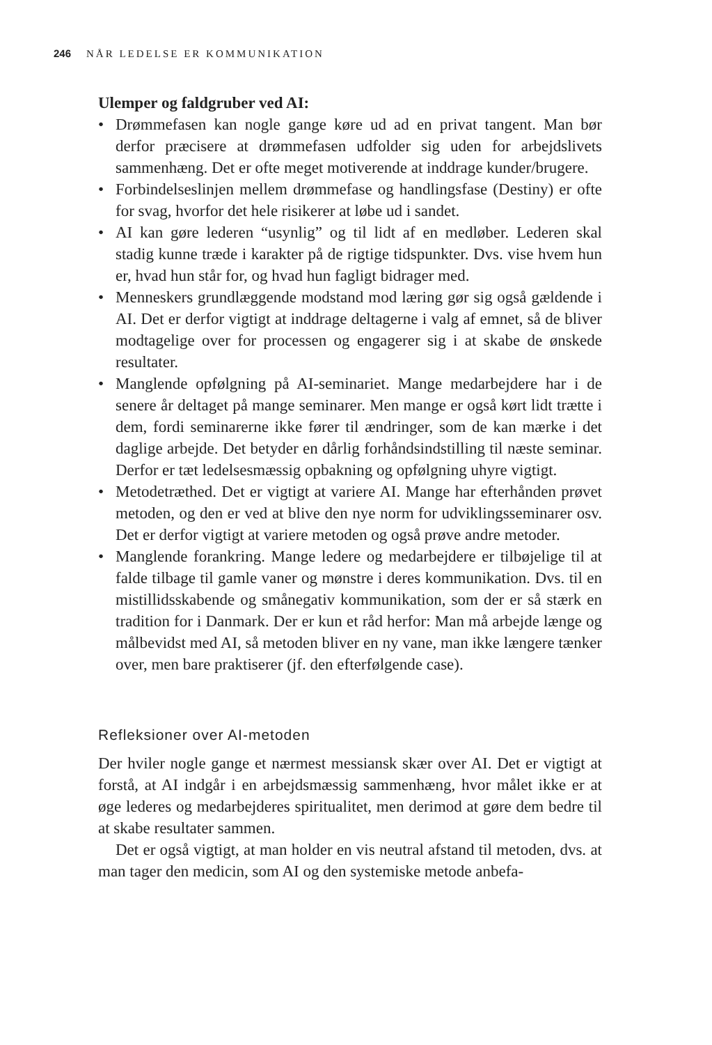246 NÅR LEDELSE ER KOMMUNIKATION
Ulemper og faldgruber ved AI:
• Drømmefasen kan nogle gange køre ud ad en privat tangent. Man bør derfor præcisere at drømmefasen udfolder sig uden for arbejdslivets sammenhæng. Det er ofte meget motiverende at inddrage kunder/brugere.
• Forbindelseslinjen mellem drømmefase og handlingsfase (Destiny) er ofte for svag, hvorfor det hele risikerer at løbe ud i sandet.
• AI kan gøre lederen “usynlig” og til lidt af en medløber. Lederen skal stadig kunne træde i karakter på de rigtige tidspunkter. Dvs. vise hvem hun er, hvad hun står for, og hvad hun fagligt bidrager med.
• Menneskers grundlæggende modstand mod læring gør sig også gældende i AI. Det er derfor vigtigt at inddrage deltagerne i valg af emnet, så de bliver modtagelige over for processen og engagerer sig i at skabe de ønskede resultater.
• Manglende opfølgning på AI-seminariet. Mange medarbejdere har i de senere år deltaget på mange seminarer. Men mange er også kørt lidt trætte i dem, fordi seminarerne ikke fører til ændringer, som de kan mærke i det daglige arbejde. Det betyder en dårlig forhåndsindstilling til næste seminar. Derfor er tæt ledelsesmæssig opbakning og opfølgning uhyre vigtigt.
• Metodetræthed. Det er vigtigt at variere AI. Mange har efterhånden prøvet metoden, og den er ved at blive den nye norm for udviklingsseminarer osv. Det er derfor vigtigt at variere metoden og også prøve andre metoder.
• Manglende forankring. Mange ledere og medarbejdere er tilbøjelige til at falde tilbage til gamle vaner og mønstre i deres kommunikation. Dvs. til en mistillidsskabende og smånegativ kommunikation, som der er så stærk en tradition for i Danmark. Der er kun et råd herfor: Man må arbejde længe og målbevidst med AI, så metoden bliver en ny vane, man ikke længere tænker over, men bare praktiserer (jf. den efterfølgende case).
Refleksioner over AI-metoden
Der hviler nogle gange et nærmest messiansk skær over AI. Det er vigtigt at forstå, at AI indgår i en arbejdsmæssig sammenhæng, hvor målet ikke er at øge lederes og medarbejderes spiritualitet, men derimod at gøre dem bedre til at skabe resultater sammen.
Det er også vigtigt, at man holder en vis neutral afstand til metoden, dvs. at man tager den medicin, som AI og den systemiske metode anbefa-